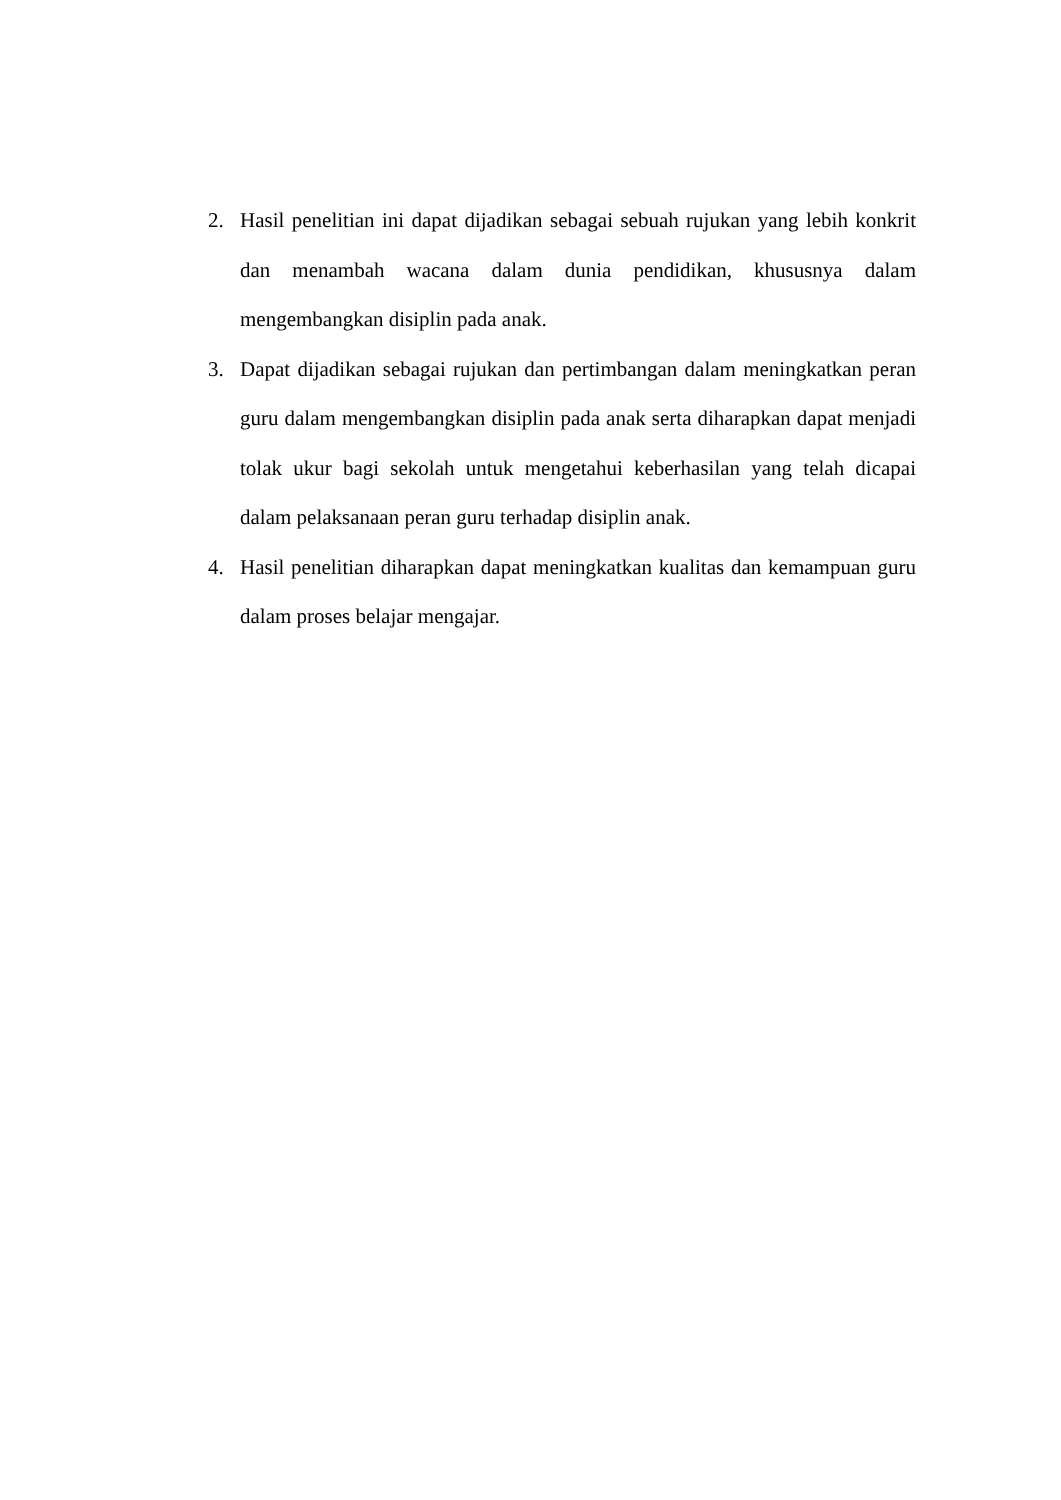2. Hasil penelitian ini dapat dijadikan sebagai sebuah rujukan yang lebih konkrit dan menambah wacana dalam dunia pendidikan, khususnya dalam mengembangkan disiplin pada anak.
3. Dapat dijadikan sebagai rujukan dan pertimbangan dalam meningkatkan peran guru dalam mengembangkan disiplin pada anak serta diharapkan dapat menjadi tolak ukur bagi sekolah untuk mengetahui keberhasilan yang telah dicapai dalam pelaksanaan peran guru terhadap disiplin anak.
4. Hasil penelitian diharapkan dapat meningkatkan kualitas dan kemampuan guru dalam proses belajar mengajar.